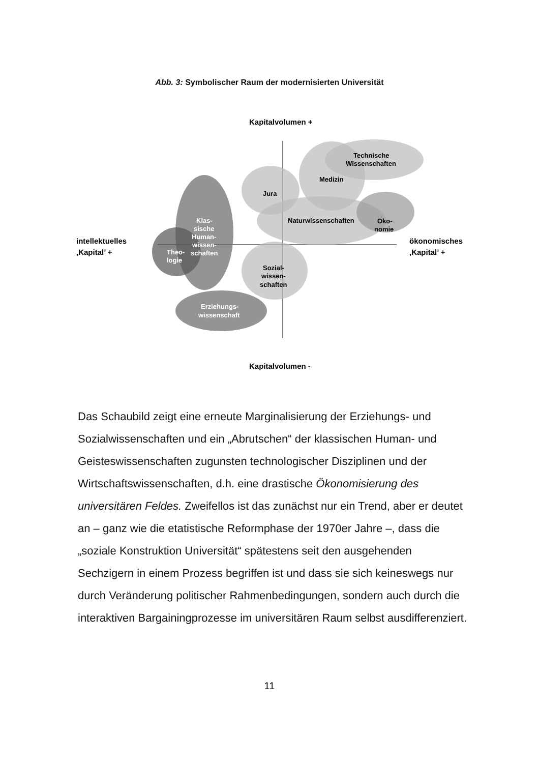Abb. 3: Symbolischer Raum der modernisierten Universität
Kapitalvolumen +
Technische
Wissenschaften
Medizin
Jura
Naturwissenschaften
Öko-
nomie
Klas-
sische
Human-
wissen-
schaften
Theo-
logie
Erziehungs-
wissenschaft
Sozial-
wissen-
schaften
intellektuelles
‚Kapital’ +
ökonomisches
‚Kapital’ +
Kapitalvolumen -
Das Schaubild zeigt eine erneute Marginalisierung der Erziehungs- und Sozialwissenschaften und ein „Abrutschen“ der klassischen Human- und Geisteswissenschaften zugunsten technologischer Disziplinen und der Wirtschaftswissenschaften, d.h. eine drastische Ökonomisierung des universitären Feldes. Zweifellos ist das zunächst nur ein Trend, aber er deutet an – ganz wie die etatistische Reformphase der 1970er Jahre –, dass die „soziale Konstruktion Universität“ spätestens seit den ausgehenden Sechzigern in einem Prozess begriffen ist und dass sie sich keineswegs nur durch Veränderung politischer Rahmenbedingungen, sondern auch durch die interaktiven Bargainingprozesse im universitären Raum selbst ausdifferenziert.
11